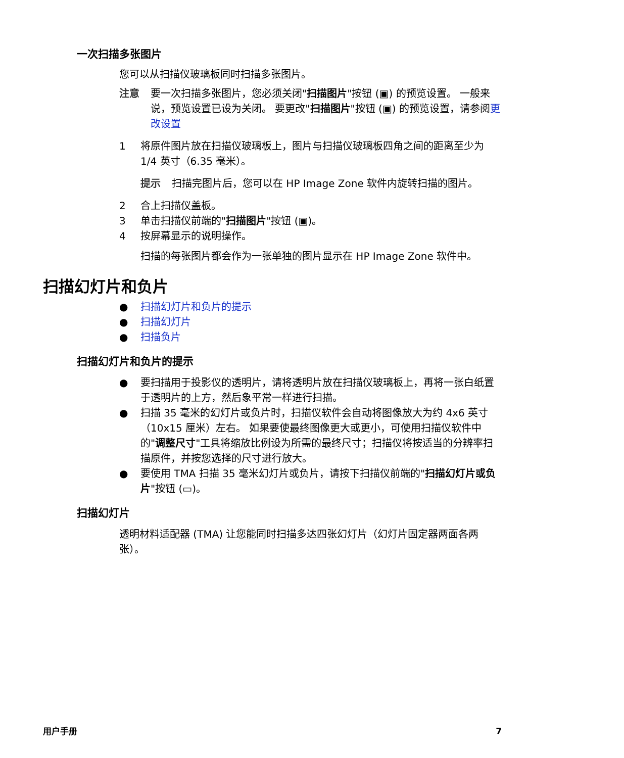一次扫描多张图片
您可以从扫描仪玻璃板同时扫描多张图片。
注意 要一次扫描多张图片，您必须关闭"扫描图片"按钮 (▣) 的预览设置。 一般来说，预览设置已设为关闭。 要更改"扫描图片"按钮 (▣) 的预览设置，请参阅更改设置
1 将原件图片放在扫描仪玻璃板上，图片与扫描仪玻璃板四角之间的距离至少为 1/4 英寸（6.35 毫米）。
提示 扫描完图片后，您可以在 HP Image Zone 软件内旋转扫描的图片。
2 合上扫描仪盖板。
3 单击扫描仪前端的"扫描图片"按钮 (▣)。
4 按屏幕显示的说明操作。
扫描的每张图片都会作为一张单独的图片显示在 HP Image Zone 软件中。
扫描幻灯片和负片
● 扫描幻灯片和负片的提示
● 扫描幻灯片
● 扫描负片
扫描幻灯片和负片的提示
● 要扫描用于投影仪的透明片，请将透明片放在扫描仪玻璃板上，再将一张白纸置于透明片的上方，然后象平常一样进行扫描。
● 扫描 35 毫米的幻灯片或负片时，扫描仪软件会自动将图像放大为约 4x6 英寸（10x15 厘米）左右。 如果要使最终图像更大或更小，可使用扫描仪软件中的"调整尺寸"工具将缩放比例设为所需的最终尺寸；扫描仪将按适当的分辨率扫描原件，并按您选择的尺寸进行放大。
● 要使用 TMA 扫描 35 毫米幻灯片或负片，请按下扫描仪前端的"扫描幻灯片或负片"按钮 (▭)。
扫描幻灯片
透明材料适配器 (TMA) 让您能同时扫描多达四张幻灯片（幻灯片固定器两面各两张）。
用户手册 7